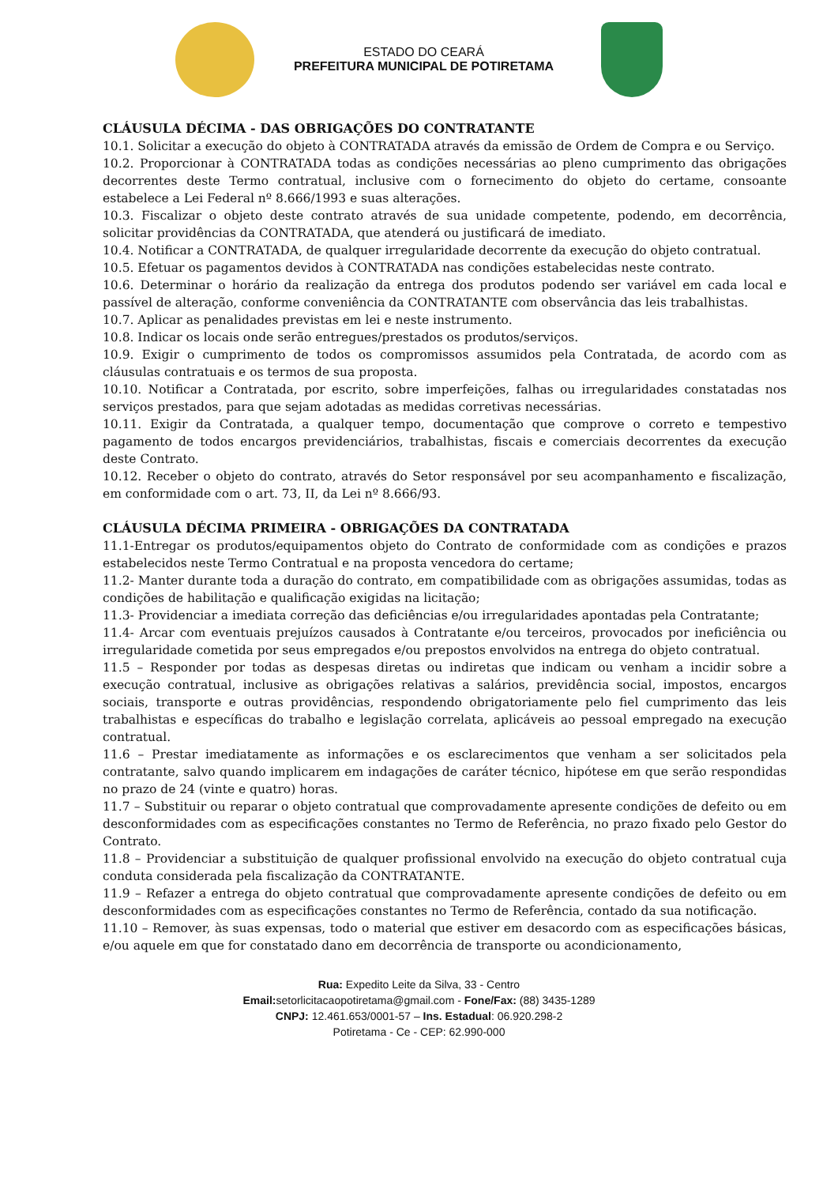ESTADO DO CEARÁ
PREFEITURA MUNICIPAL DE POTIRETAMA
CLÁUSULA DÉCIMA - DAS OBRIGAÇÕES DO CONTRATANTE
10.1. Solicitar a execução do objeto à CONTRATADA através da emissão de Ordem de Compra e ou Serviço.
10.2. Proporcionar à CONTRATADA todas as condições necessárias ao pleno cumprimento das obrigações decorrentes deste Termo contratual, inclusive com o fornecimento do objeto do certame, consoante estabelece a Lei Federal nº 8.666/1993 e suas alterações.
10.3. Fiscalizar o objeto deste contrato através de sua unidade competente, podendo, em decorrência, solicitar providências da CONTRATADA, que atenderá ou justificará de imediato.
10.4. Notificar a CONTRATADA, de qualquer irregularidade decorrente da execução do objeto contratual.
10.5. Efetuar os pagamentos devidos à CONTRATADA nas condições estabelecidas neste contrato.
10.6. Determinar o horário da realização da entrega dos produtos podendo ser variável em cada local e passível de alteração, conforme conveniência da CONTRATANTE com observância das leis trabalhistas.
10.7. Aplicar as penalidades previstas em lei e neste instrumento.
10.8. Indicar os locais onde serão entregues/prestados os produtos/serviços.
10.9. Exigir o cumprimento de todos os compromissos assumidos pela Contratada, de acordo com as cláusulas contratuais e os termos de sua proposta.
10.10. Notificar a Contratada, por escrito, sobre imperfeições, falhas ou irregularidades constatadas nos serviços prestados, para que sejam adotadas as medidas corretivas necessárias.
10.11. Exigir da Contratada, a qualquer tempo, documentação que comprove o correto e tempestivo pagamento de todos encargos previdenciários, trabalhistas, fiscais e comerciais decorrentes da execução deste Contrato.
10.12. Receber o objeto do contrato, através do Setor responsável por seu acompanhamento e fiscalização, em conformidade com o art. 73, II, da Lei nº 8.666/93.
CLÁUSULA DÉCIMA PRIMEIRA - OBRIGAÇÕES DA CONTRATADA
11.1-Entregar os produtos/equipamentos objeto do Contrato de conformidade com as condições e prazos estabelecidos neste Termo Contratual e na proposta vencedora do certame;
11.2- Manter durante toda a duração do contrato, em compatibilidade com as obrigações assumidas, todas as condições de habilitação e qualificação exigidas na licitação;
11.3- Providenciar a imediata correção das deficiências e/ou irregularidades apontadas pela Contratante;
11.4- Arcar com eventuais prejuízos causados à Contratante e/ou terceiros, provocados por ineficiência ou irregularidade cometida por seus empregados e/ou prepostos envolvidos na entrega do objeto contratual.
11.5 – Responder por todas as despesas diretas ou indiretas que indicam ou venham a incidir sobre a execução contratual, inclusive as obrigações relativas a salários, previdência social, impostos, encargos sociais, transporte e outras providências, respondendo obrigatoriamente pelo fiel cumprimento das leis trabalhistas e específicas do trabalho e legislação correlata, aplicáveis ao pessoal empregado na execução contratual.
11.6 – Prestar imediatamente as informações e os esclarecimentos que venham a ser solicitados pela contratante, salvo quando implicarem em indagações de caráter técnico, hipótese em que serão respondidas no prazo de 24 (vinte e quatro) horas.
11.7 – Substituir ou reparar o objeto contratual que comprovadamente apresente condições de defeito ou em desconformidades com as especificações constantes no Termo de Referência, no prazo fixado pelo Gestor do Contrato.
11.8 – Providenciar a substituição de qualquer profissional envolvido na execução do objeto contratual cuja conduta considerada pela fiscalização da CONTRATANTE.
11.9 – Refazer a entrega do objeto contratual que comprovadamente apresente condições de defeito ou em desconformidades com as especificações constantes no Termo de Referência, contado da sua notificação.
11.10 – Remover, às suas expensas, todo o material que estiver em desacordo com as especificações básicas, e/ou aquele em que for constatado dano em decorrência de transporte ou acondicionamento,
Rua: Expedito Leite da Silva, 33 - Centro
Email: setorlicitacaopotiretama@gmail.com - Fone/Fax: (88) 3435-1289
CNPJ: 12.461.653/0001-57 – Ins. Estadual: 06.920.298-2
Potiretama - Ce - CEP: 62.990-000